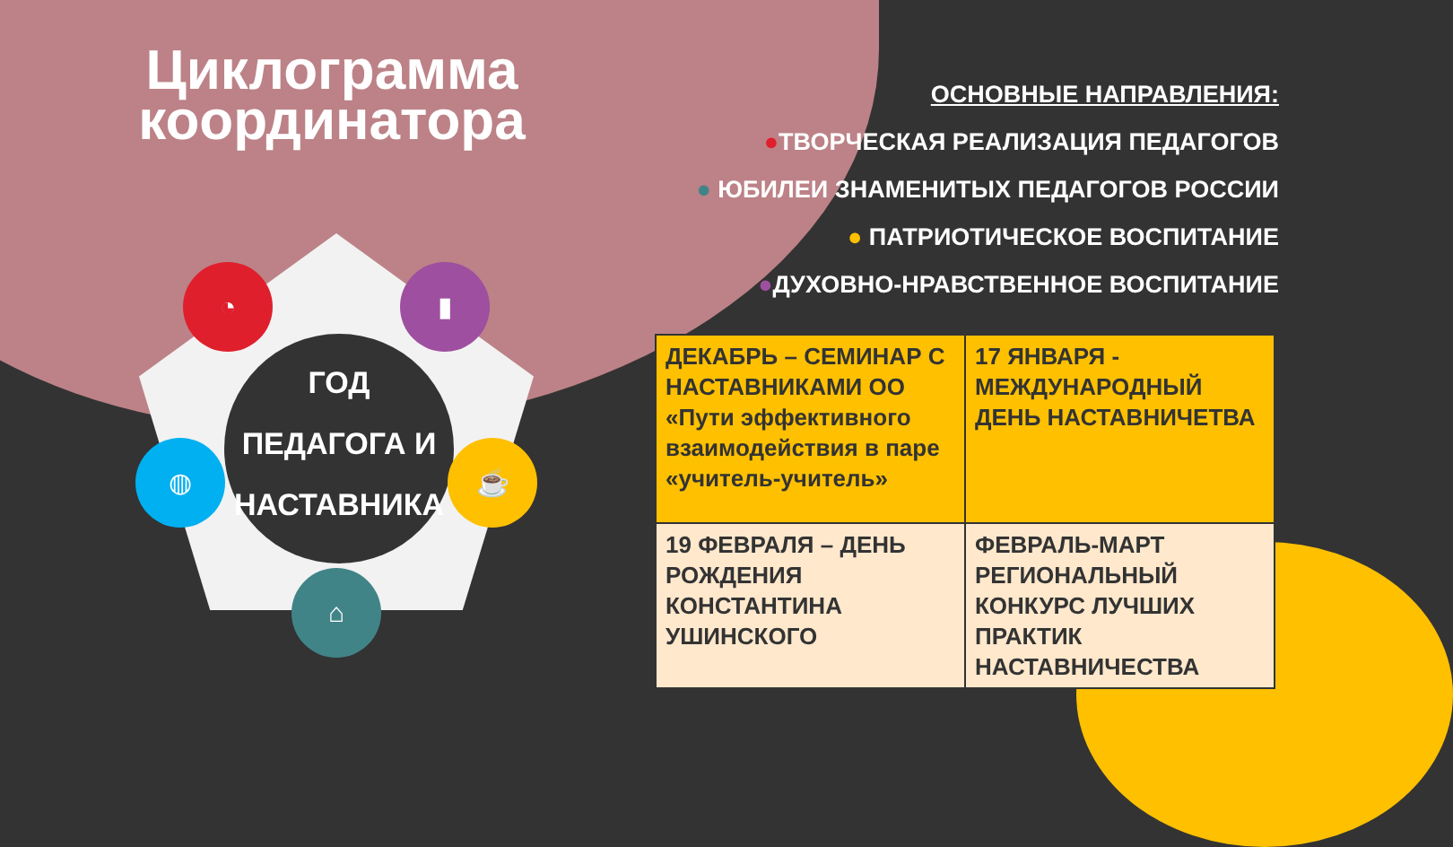Циклограмма координатора
ГОД ПЕДАГОГА И НАСТАВНИКА
◔ ▮
◍ ☕
⌂
ОСНОВНЫЕ НАПРАВЛЕНИЯ:
●ТВОРЧЕСКАЯ РЕАЛИЗАЦИЯ ПЕДАГОГОВ
● ЮБИЛЕИ ЗНАМЕНИТЫХ ПЕДАГОГОВ РОССИИ
● ПАТРИОТИЧЕСКОЕ ВОСПИТАНИЕ
●ДУХОВНО-НРАВСТВЕННОЕ ВОСПИТАНИЕ
| ДЕКАБРЬ – СЕМИНАР С НАСТАВНИКАМИ ОО «Пути эффективного взаимодействия в паре «учитель-учитель» | 17 ЯНВАРЯ - МЕЖДУНАРОДНЫЙ ДЕНЬ НАСТАВНИЧЕТВА |
| 19 ФЕВРАЛЯ – ДЕНЬ РОЖДЕНИЯ КОНСТАНТИНА УШИНСКОГО | ФЕВРАЛЬ-МАРТ РЕГИОНАЛЬНЫЙ КОНКУРС ЛУЧШИХ ПРАКТИК НАСТАВНИЧЕСТВА |